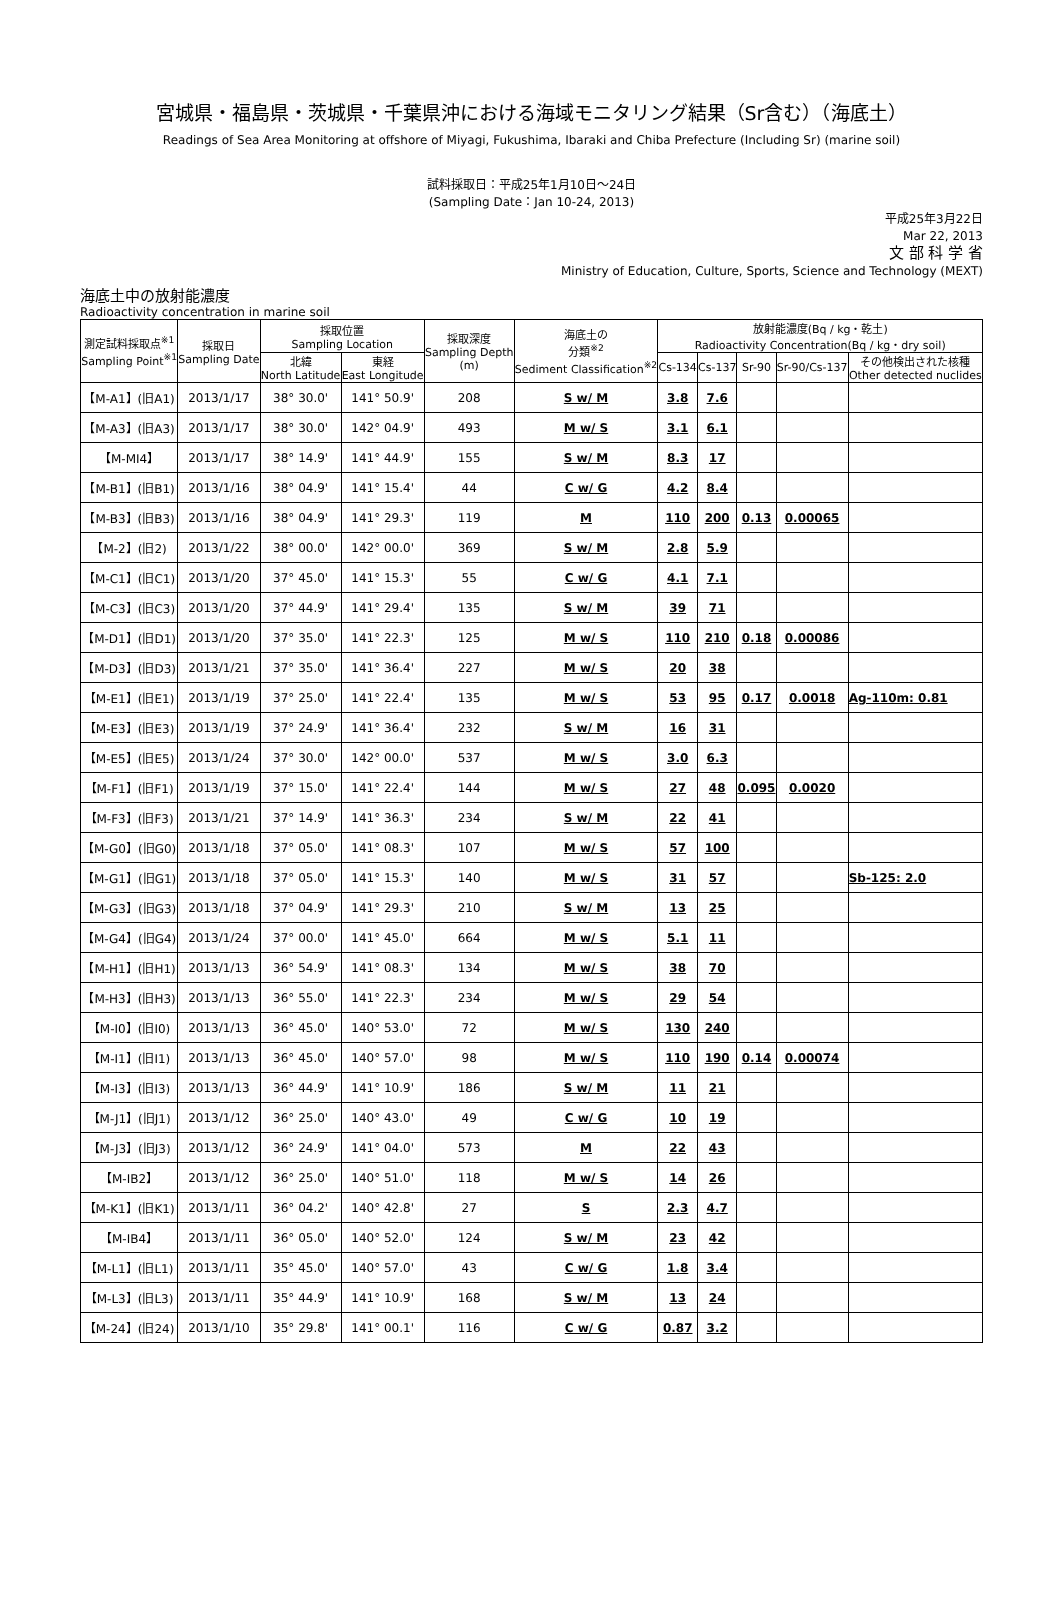宮城県・福島県・茨城県・千葉県沖における海域モニタリング結果（Sr含む）（海底土）
Readings of Sea Area Monitoring at offshore of Miyagi, Fukushima, Ibaraki and Chiba Prefecture (Including Sr) (marine soil)
試料採取日：平成25年1月10日～24日
(Sampling Date：Jan 10-24, 2013)
平成25年3月22日
Mar 22, 2013
文 部 科 学 省
Ministry of Education, Culture, Sports, Science and Technology (MEXT)
海底土中の放射能濃度
Radioactivity concentration in marine soil
| 測定試料採取点<sup>※1</sup> Sampling Point<sup>※1</sup> | 採取日 Sampling Date | 採取位置 Sampling Location | | 採取深度 Sampling Depth (m) | 海底土の 分類<sup>※2</sup> Sediment Classification<sup>※2</sup> | 放射能濃度(Bq / kg・乾土) Radioactivity Concentration(Bq / kg・dry soil) | | | | |
| --- | --- | --- | --- | --- | --- | --- | --- | --- | --- | --- |
| | | 北緯 North Latitude | 東経 East Longitude | | | Cs-134 | Cs-137 | Sr-90 | Sr-90/Cs-137 | その他検出された核種 Other detected nuclides |
| 【M-A1】(旧A1) | 2013/1/17 | 38° 30.0' | 141° 50.9' | 208 | S w/ M | 3.8 | 7.6 | | | |
| 【M-A3】(旧A3) | 2013/1/17 | 38° 30.0' | 142° 04.9' | 493 | M w/ S | 3.1 | 6.1 | | | |
| 【M-MI4】 | 2013/1/17 | 38° 14.9' | 141° 44.9' | 155 | S w/ M | 8.3 | 17 | | | |
| 【M-B1】(旧B1) | 2013/1/16 | 38° 04.9' | 141° 15.4' | 44 | C w/ G | 4.2 | 8.4 | | | |
| 【M-B3】(旧B3) | 2013/1/16 | 38° 04.9' | 141° 29.3' | 119 | M | 110 | 200 | 0.13 | 0.00065 | |
| 【M-2】(旧2) | 2013/1/22 | 38° 00.0' | 142° 00.0' | 369 | S w/ M | 2.8 | 5.9 | | | |
| 【M-C1】(旧C1) | 2013/1/20 | 37° 45.0' | 141° 15.3' | 55 | C w/ G | 4.1 | 7.1 | | | |
| 【M-C3】(旧C3) | 2013/1/20 | 37° 44.9' | 141° 29.4' | 135 | S w/ M | 39 | 71 | | | |
| 【M-D1】(旧D1) | 2013/1/20 | 37° 35.0' | 141° 22.3' | 125 | M w/ S | 110 | 210 | 0.18 | 0.00086 | |
| 【M-D3】(旧D3) | 2013/1/21 | 37° 35.0' | 141° 36.4' | 227 | M w/ S | 20 | 38 | | | |
| 【M-E1】(旧E1) | 2013/1/19 | 37° 25.0' | 141° 22.4' | 135 | M w/ S | 53 | 95 | 0.17 | 0.0018 | Ag-110m: 0.81 |
| 【M-E3】(旧E3) | 2013/1/19 | 37° 24.9' | 141° 36.4' | 232 | S w/ M | 16 | 31 | | | |
| 【M-E5】(旧E5) | 2013/1/24 | 37° 30.0' | 142° 00.0' | 537 | M w/ S | 3.0 | 6.3 | | | |
| 【M-F1】(旧F1) | 2013/1/19 | 37° 15.0' | 141° 22.4' | 144 | M w/ S | 27 | 48 | 0.095 | 0.0020 | |
| 【M-F3】(旧F3) | 2013/1/21 | 37° 14.9' | 141° 36.3' | 234 | S w/ M | 22 | 41 | | | |
| 【M-G0】(旧G0) | 2013/1/18 | 37° 05.0' | 141° 08.3' | 107 | M w/ S | 57 | 100 | | | |
| 【M-G1】(旧G1) | 2013/1/18 | 37° 05.0' | 141° 15.3' | 140 | M w/ S | 31 | 57 | | | Sb-125: 2.0 |
| 【M-G3】(旧G3) | 2013/1/18 | 37° 04.9' | 141° 29.3' | 210 | S w/ M | 13 | 25 | | | |
| 【M-G4】(旧G4) | 2013/1/24 | 37° 00.0' | 141° 45.0' | 664 | M w/ S | 5.1 | 11 | | | |
| 【M-H1】(旧H1) | 2013/1/13 | 36° 54.9' | 141° 08.3' | 134 | M w/ S | 38 | 70 | | | |
| 【M-H3】(旧H3) | 2013/1/13 | 36° 55.0' | 141° 22.3' | 234 | M w/ S | 29 | 54 | | | |
| 【M-I0】(旧I0) | 2013/1/13 | 36° 45.0' | 140° 53.0' | 72 | M w/ S | 130 | 240 | | | |
| 【M-I1】(旧I1) | 2013/1/13 | 36° 45.0' | 140° 57.0' | 98 | M w/ S | 110 | 190 | 0.14 | 0.00074 | |
| 【M-I3】(旧I3) | 2013/1/13 | 36° 44.9' | 141° 10.9' | 186 | S w/ M | 11 | 21 | | | |
| 【M-J1】(旧J1) | 2013/1/12 | 36° 25.0' | 140° 43.0' | 49 | C w/ G | 10 | 19 | | | |
| 【M-J3】(旧J3) | 2013/1/12 | 36° 24.9' | 141° 04.0' | 573 | M | 22 | 43 | | | |
| 【M-IB2】 | 2013/1/12 | 36° 25.0' | 140° 51.0' | 118 | M w/ S | 14 | 26 | | | |
| 【M-K1】(旧K1) | 2013/1/11 | 36° 04.2' | 140° 42.8' | 27 | S | 2.3 | 4.7 | | | |
| 【M-IB4】 | 2013/1/11 | 36° 05.0' | 140° 52.0' | 124 | S w/ M | 23 | 42 | | | |
| 【M-L1】(旧L1) | 2013/1/11 | 35° 45.0' | 140° 57.0' | 43 | C w/ G | 1.8 | 3.4 | | | |
| 【M-L3】(旧L3) | 2013/1/11 | 35° 44.9' | 141° 10.9' | 168 | S w/ M | 13 | 24 | | | |
| 【M-24】(旧24) | 2013/1/10 | 35° 29.8' | 141° 00.1' | 116 | C w/ G | 0.87 | 3.2 | | | |